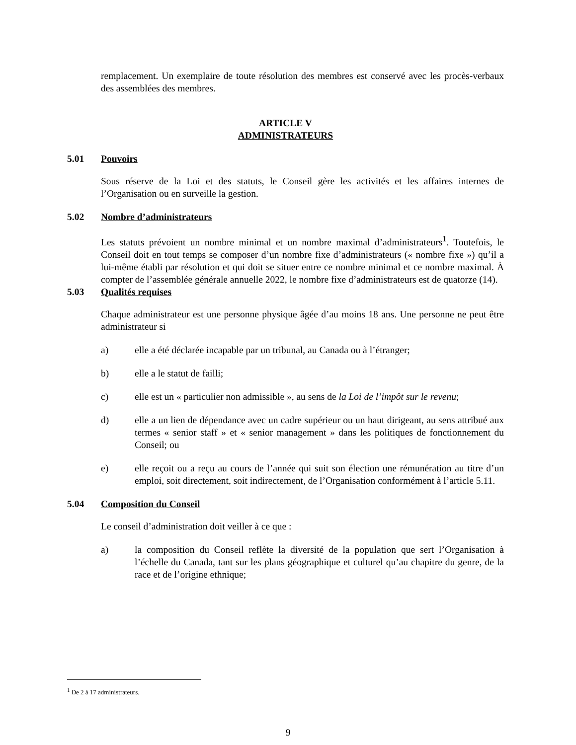remplacement. Un exemplaire de toute résolution des membres est conservé avec les procès-verbaux des assemblées des membres.
ARTICLE V
ADMINISTRATEURS
5.01 Pouvoirs
Sous réserve de la Loi et des statuts, le Conseil gère les activités et les affaires internes de l’Organisation ou en surveille la gestion.
5.02 Nombre d’administrateurs
Les statuts prévoient un nombre minimal et un nombre maximal d’administrateurs<sup>1</sup>. Toutefois, le Conseil doit en tout temps se composer d’un nombre fixe d’administrateurs (« nombre fixe ») qu’il a lui-même établi par résolution et qui doit se situer entre ce nombre minimal et ce nombre maximal. À compter de l’assemblée générale annuelle 2022, le nombre fixe d’administrateurs est de quatorze (14).
5.03 Qualités requises
Chaque administrateur est une personne physique âgée d’au moins 18 ans. Une personne ne peut être administrateur si
a) elle a été déclarée incapable par un tribunal, au Canada ou à l’étranger;
b) elle a le statut de failli;
c) elle est un « particulier non admissible », au sens de la Loi de l’impôt sur le revenu;
d) elle a un lien de dépendance avec un cadre supérieur ou un haut dirigeant, au sens attribué aux termes « senior staff » et « senior management » dans les politiques de fonctionnement du Conseil; ou
e) elle reçoit ou a reçu au cours de l’année qui suit son élection une rémunération au titre d’un emploi, soit directement, soit indirectement, de l’Organisation conformément à l’article 5.11.
5.04 Composition du Conseil
Le conseil d’administration doit veiller à ce que :
a) la composition du Conseil reflète la diversité de la population que sert l’Organisation à l’échelle du Canada, tant sur les plans géographique et culturel qu’au chapitre du genre, de la race et de l’origine ethnique;
<sup>1</sup> De 2 à 17 administrateurs.
9